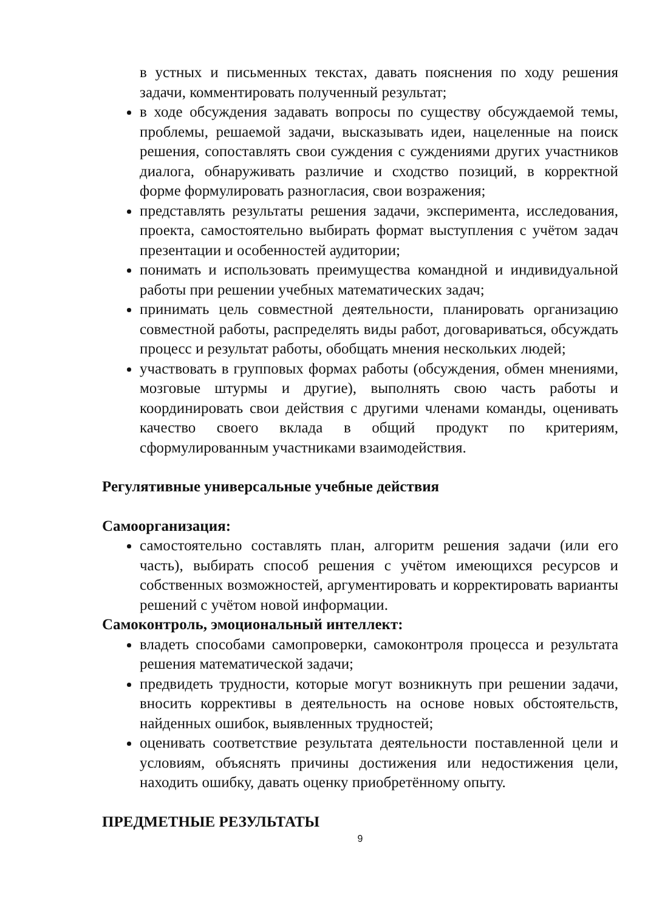в устных и письменных текстах, давать пояснения по ходу решения задачи, комментировать полученный результат;
в ходе обсуждения задавать вопросы по существу обсуждаемой темы, проблемы, решаемой задачи, высказывать идеи, нацеленные на поиск решения, сопоставлять свои суждения с суждениями других участников диалога, обнаруживать различие и сходство позиций, в корректной форме формулировать разногласия, свои возражения;
представлять результаты решения задачи, эксперимента, исследования, проекта, самостоятельно выбирать формат выступления с учётом задач презентации и особенностей аудитории;
понимать и использовать преимущества командной и индивидуальной работы при решении учебных математических задач;
принимать цель совместной деятельности, планировать организацию совместной работы, распределять виды работ, договариваться, обсуждать процесс и результат работы, обобщать мнения нескольких людей;
участвовать в групповых формах работы (обсуждения, обмен мнениями, мозговые штурмы и другие), выполнять свою часть работы и координировать свои действия с другими членами команды, оценивать качество своего вклада в общий продукт по критериям, сформулированным участниками взаимодействия.
Регулятивные универсальные учебные действия
Самоорганизация:
самостоятельно составлять план, алгоритм решения задачи (или его часть), выбирать способ решения с учётом имеющихся ресурсов и собственных возможностей, аргументировать и корректировать варианты решений с учётом новой информации.
Самоконтроль, эмоциональный интеллект:
владеть способами самопроверки, самоконтроля процесса и результата решения математической задачи;
предвидеть трудности, которые могут возникнуть при решении задачи, вносить коррективы в деятельность на основе новых обстоятельств, найденных ошибок, выявленных трудностей;
оценивать соответствие результата деятельности поставленной цели и условиям, объяснять причины достижения или недостижения цели, находить ошибку, давать оценку приобретённому опыту.
ПРЕДМЕТНЫЕ РЕЗУЛЬТАТЫ
9